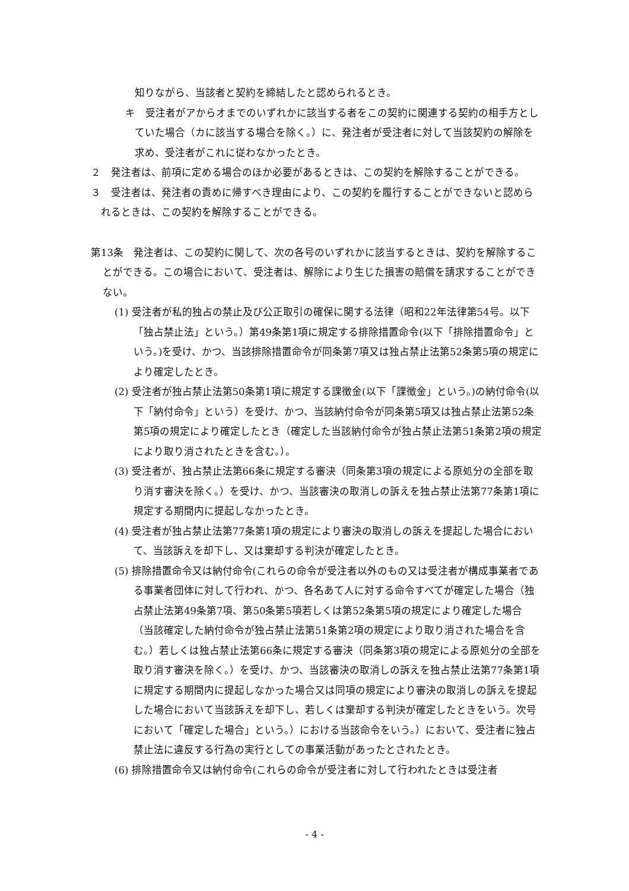知りながら、当該者と契約を締結したと認められるとき。
キ　受注者がアからオまでのいずれかに該当する者をこの契約に関連する契約の相手方としていた場合（カに該当する場合を除く。）に、発注者が受注者に対して当該契約の解除を求め、受注者がこれに従わなかったとき。
２　発注者は、前項に定める場合のほか必要があるときは、この契約を解除することができる。
３　受注者は、発注者の責めに帰すべき理由により、この契約を履行することができないと認められるときは、この契約を解除することができる。
第13条　発注者は、この契約に関して、次の各号のいずれかに該当するときは、契約を解除することができる。この場合において、受注者は、解除により生じた損害の賠償を請求することができない。
(1) 受注者が私的独占の禁止及び公正取引の確保に関する法律（昭和22年法律第54号。以下「独占禁止法」という。）第49条第1項に規定する排除措置命令(以下「排除措置命令」という。)を受け、かつ、当該排除措置命令が同条第7項又は独占禁止法第52条第5項の規定により確定したとき。
(2) 受注者が独占禁止法第50条第1項に規定する課徴金(以下「課徴金」という。)の納付命令(以下「納付命令」という）を受け、かつ、当該納付命令が同条第5項又は独占禁止法第52条第5項の規定により確定したとき（確定した当該納付命令が独占禁止法第51条第2項の規定により取り消されたときを含む。）。
(3) 受注者が、独占禁止法第66条に規定する審決（同条第3項の規定による原処分の全部を取り消す審決を除く。）を受け、かつ、当該審決の取消しの訴えを独占禁止法第77条第1項に規定する期間内に提起しなかったとき。
(4) 受注者が独占禁止法第77条第1項の規定により審決の取消しの訴えを提起した場合において、当該訴えを却下し、又は棄却する判決が確定したとき。
(5) 排除措置命令又は納付命令(これらの命令が受注者以外のもの又は受注者が構成事業者である事業者団体に対して行われ、かつ、各名あて人に対する命令すべてが確定した場合（独占禁止法第49条第7項、第50条第5項若しくは第52条第5項の規定により確定した場合（当該確定した納付命令が独占禁止法第51条第2項の規定により取り消された場合を含む。）若しくは独占禁止法第66条に規定する審決（同条第3項の規定による原処分の全部を取り消す審決を除く。）を受け、かつ、当該審決の取消しの訴えを独占禁止法第77条第1項に規定する期間内に提起しなかった場合又は同項の規定により審決の取消しの訴えを提起した場合において当該訴えを却下し、若しくは棄却する判決が確定したときをいう。次号において「確定した場合」という。）における当該命令をいう。）において、受注者に独占禁止法に違反する行為の実行としての事業活動があったとされたとき。
(6) 排除措置命令又は納付命令(これらの命令が受注者に対して行われたときは受注者
- 4 -